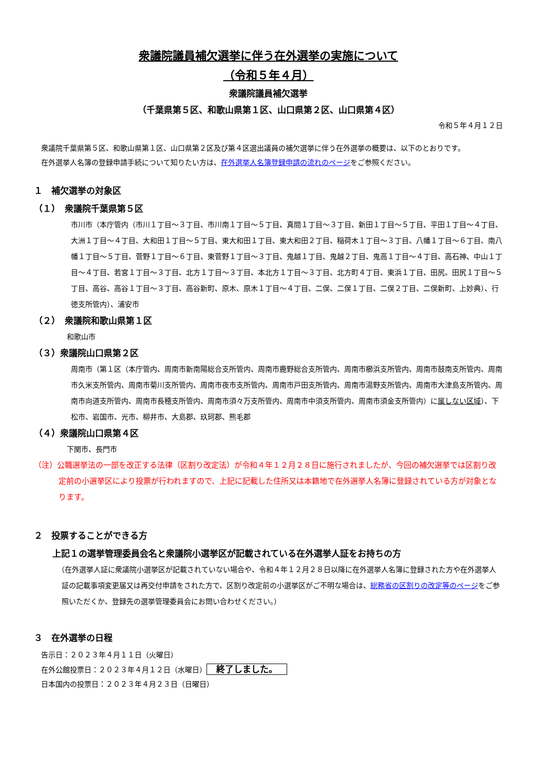衆議院議員補欠選挙に伴う在外選挙の実施について
（令和５年４月）
衆議院議員補欠選挙
（千葉県第５区、和歌山県第１区、山口県第２区、山口県第４区）
令和５年４月１２日
衆議院千葉県第５区、和歌山県第１区、山口県第２区及び第４区選出議員の補欠選挙に伴う在外選挙の概要は、以下のとおりです。
在外選挙人名簿の登録申請手続について知りたい方は、在外選挙人名簿登録申請の流れのページをご参照ください。
１　補欠選挙の対象区
（１）　衆議院千葉県第５区
市川市（本庁管内（市川１丁目～３丁目、市川南１丁目～５丁目、真間１丁目～３丁目、新田１丁目～５丁目、平田１丁目～４丁目、大洲１丁目～４丁目、大和田１丁目～５丁目、東大和田１丁目、東大和田２丁目、稲荷木１丁目～３丁目、八幡１丁目～６丁目、南八幡１丁目～５丁目、菅野１丁目～６丁目、東菅野１丁目～３丁目、鬼越１丁目、鬼越２丁目、鬼高１丁目～４丁目、高石神、中山１丁目～４丁目、若宮１丁目～３丁目、北方１丁目～３丁目、本北方１丁目～３丁目、北方町４丁目、東浜１丁目、田尻、田尻１丁目～５丁目、高谷、高谷１丁目～３丁目、高谷新町、原木、原木１丁目～４丁目、二俣、二俣１丁目、二俣２丁目、二俣新町、上妙典）、行徳支所管内）、浦安市
（２）　衆議院和歌山県第１区
和歌山市
（３）衆議院山口県第２区
周南市（第１区（本庁管内、周南市新南陽総合支所管内、周南市鹿野総合支所管内、周南市櫛浜支所管内、周南市鼓南支所管内、周南市久米支所管内、周南市菊川支所管内、周南市夜市支所管内、周南市戸田支所管内、周南市湯野支所管内、周南市大津島支所管内、周南市向道支所管内、周南市長穂支所管内、周南市須々万支所管内、周南市中須支所管内、周南市須金支所管内）に属しない区域）、下松市、岩国市、光市、柳井市、大島郡、玖珂郡、熊毛郡
（４）衆議院山口県第４区
下関市、長門市
（注）公職選挙法の一部を改正する法律（区割り改定法）が令和４年１２月２８日に施行されましたが、今回の補欠選挙では区割り改定前の小選挙区により投票が行われますので、上記に記載した住所又は本籍地で在外選挙人名簿に登録されている方が対象となります。
２　投票することができる方
上記１の選挙管理委員会名と衆議院小選挙区が記載されている在外選挙人証をお持ちの方
（在外選挙人証に衆議院小選挙区が記載されていない場合や、令和４年１２月２８日以降に在外選挙人名簿に登録された方や在外選挙人証の記載事項変更届又は再交付申請をされた方で、区割り改定前の小選挙区がご不明な場合は、総務省の区割りの改定等のページをご参照いただくか、登録先の選挙管理委員会にお問い合わせください。）
３　在外選挙の日程
告示日：２０２３年４月１１日（火曜日）
在外公館投票日：２０２３年４月１２日（水曜日） 終了しました。
日本国内の投票日：２０２３年４月２３日（日曜日）